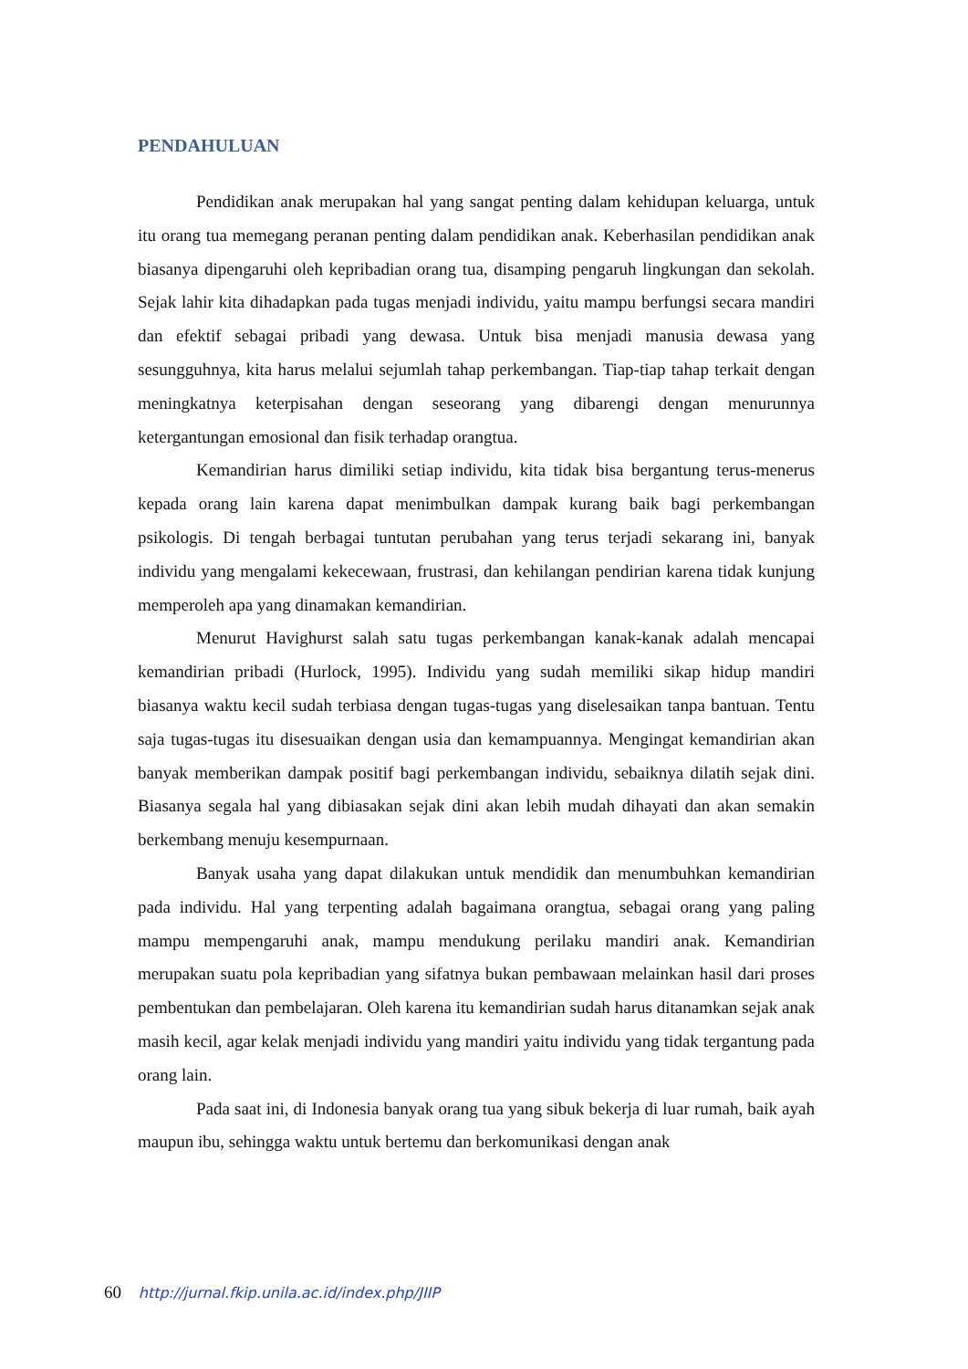PENDAHULUAN
Pendidikan anak merupakan hal yang sangat penting dalam kehidupan keluarga, untuk itu orang tua memegang peranan penting dalam pendidikan anak. Keberhasilan pendidikan anak biasanya dipengaruhi oleh kepribadian orang tua, disamping pengaruh lingkungan dan sekolah. Sejak lahir kita dihadapkan pada tugas menjadi individu, yaitu mampu berfungsi secara mandiri dan efektif sebagai pribadi yang dewasa. Untuk bisa menjadi manusia dewasa yang sesungguhnya, kita harus melalui sejumlah tahap perkembangan. Tiap-tiap tahap terkait dengan meningkatnya keterpisahan dengan seseorang yang dibarengi dengan menurunnya ketergantungan emosional dan fisik terhadap orangtua.
Kemandirian harus dimiliki setiap individu, kita tidak bisa bergantung terus-menerus kepada orang lain karena dapat menimbulkan dampak kurang baik bagi perkembangan psikologis. Di tengah berbagai tuntutan perubahan yang terus terjadi sekarang ini, banyak individu yang mengalami kekecewaan, frustrasi, dan kehilangan pendirian karena tidak kunjung memperoleh apa yang dinamakan kemandirian.
Menurut Havighurst salah satu tugas perkembangan kanak-kanak adalah mencapai kemandirian pribadi (Hurlock, 1995). Individu yang sudah memiliki sikap hidup mandiri biasanya waktu kecil sudah terbiasa dengan tugas-tugas yang diselesaikan tanpa bantuan. Tentu saja tugas-tugas itu disesuaikan dengan usia dan kemampuannya. Mengingat kemandirian akan banyak memberikan dampak positif bagi perkembangan individu, sebaiknya dilatih sejak dini. Biasanya segala hal yang dibiasakan sejak dini akan lebih mudah dihayati dan akan semakin berkembang menuju kesempurnaan.
Banyak usaha yang dapat dilakukan untuk mendidik dan menumbuhkan kemandirian pada individu. Hal yang terpenting adalah bagaimana orangtua, sebagai orang yang paling mampu mempengaruhi anak, mampu mendukung perilaku mandiri anak. Kemandirian merupakan suatu pola kepribadian yang sifatnya bukan pembawaan melainkan hasil dari proses pembentukan dan pembelajaran. Oleh karena itu kemandirian sudah harus ditanamkan sejak anak masih kecil, agar kelak menjadi individu yang mandiri yaitu individu yang tidak tergantung pada orang lain.
Pada saat ini, di Indonesia banyak orang tua yang sibuk bekerja di luar rumah, baik ayah maupun ibu, sehingga waktu untuk bertemu dan berkomunikasi dengan anak
60 http://jurnal.fkip.unila.ac.id/index.php/JIIP